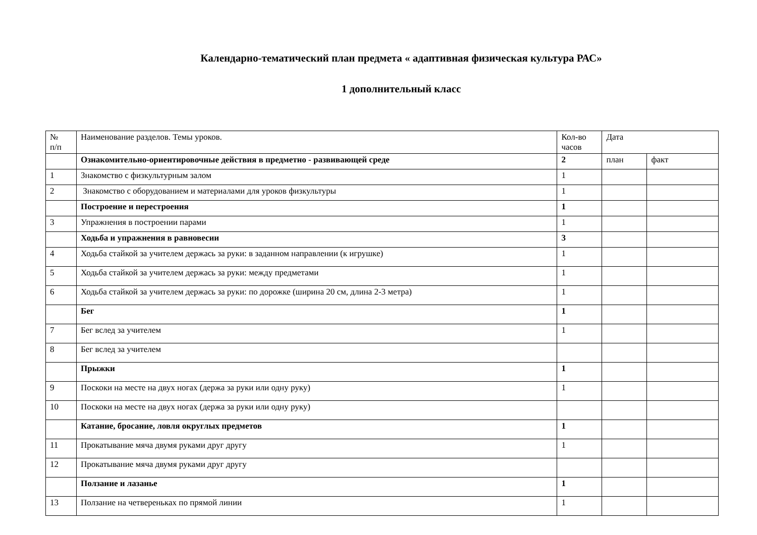Календарно-тематический план предмета « адаптивная физическая культура РАС»
1 дополнительный класс
| № п/п | Наименование разделов. Темы уроков. | Кол-во часов | Дата | |
| | Ознакомительно-ориентировочные действия в предметно - развивающей среде | 2 | план | факт |
| 1 | Знакомство с физкультурным залом | 1 | | |
| 2 | Знакомство с оборудованием и материалами для уроков физкультуры | 1 | | |
| | Построение и перестроения | 1 | | |
| 3 | Упражнения в построении парами | 1 | | |
| | Ходьба и упражнения в равновесии | 3 | | |
| 4 | Ходьба стайкой за учителем держась за руки: в заданном направлении (к игрушке) | 1 | | |
| 5 | Ходьба стайкой за учителем держась за руки: между предметами | 1 | | |
| 6 | Ходьба стайкой за учителем держась за руки: по дорожке (ширина 20 см, длина 2-3 метра) | 1 | | |
| | Бег | 1 | | |
| 7 | Бег вслед за учителем | 1 | | |
| 8 | Бег вслед за учителем | | | |
| | Прыжки | 1 | | |
| 9 | Поскоки на месте на двух ногах (держа за руки или одну руку) | 1 | | |
| 10 | Поскоки на месте на двух ногах (держа за руки или одну руку) | | | |
| | Катание, бросание, ловля округлых предметов | 1 | | |
| 11 | Прокатывание мяча двумя руками друг другу | 1 | | |
| 12 | Прокатывание мяча двумя руками друг другу | | | |
| | Ползание и лазанье | 1 | | |
| 13 | Ползание на четвереньках по прямой линии | 1 | | |